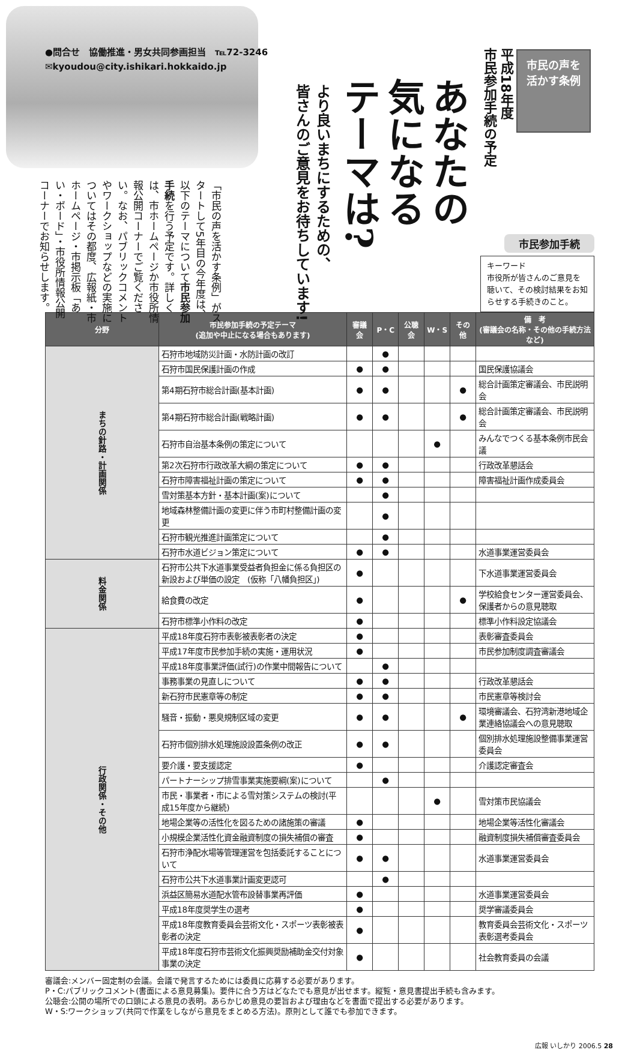●問合せ　協働推進・男女共同参画担当　℡72-3246
✉kyoudou@city.ishikari.hokkaido.jp
市民の声を
活かす条例
平成18年度
市民参加手続の予定
あなたの
気になる
テーマは?
より良いまちにするための、
皆さんのご意見をお待ちしています!
「市民の声を活かす条例」がスタートして5年目の今年度は、以下のテーマについて市民参加手続を行う予定です。詳しくは、市ホームページか市役所情報公開コーナーでご覧ください。なお、パブリックコメントやワークショップなどの実施についてはその都度、広報紙・市ホームページ・市掲示板「あい・ボード」・市役所情報公開コーナーでお知らせします。
市民参加手続
キーワード
市役所が皆さんのご意見を聴いて、その検討結果をお知らせする手続きのこと。
| 分野 | 市民参加手続の予定テーマ (追加や中止になる場合もあります) | 審議会 | P・C | 公聴会 | W・S | その他 | 備 考 (審議会の名称・その他の手続方法など) |
| --- | --- | --- | --- | --- | --- | --- | --- |
| まちの針路・計画関係 | 石狩市地域防災計画・水防計画の改訂 | | ● | | | | |
| | 石狩市国民保護計画の作成 | ● | ● | | | | 国民保護協議会 |
| | 第4期石狩市総合計画(基本計画) | ● | ● | | | ● | 総合計画策定審議会、市民説明会 |
| | 第4期石狩市総合計画(戦略計画) | ● | ● | | | ● | 総合計画策定審議会、市民説明会 |
| | 石狩市自治基本条例の策定について | | | | ● | | みんなでつくる基本条例市民会議 |
| | 第2次石狩市行政改革大綱の策定について | ● | ● | | | | 行政改革懇話会 |
| | 石狩市障害福祉計画の策定について | ● | ● | | | | 障害福祉計画作成委員会 |
| | 雪対策基本方針・基本計画(案)について | | ● | | | | |
| | 地域森林整備計画の変更に伴う市町村整備計画の変更 | | ● | | | | |
| | 石狩市観光推進計画策定について | | ● | | | | |
| | 石狩市水道ビジョン策定について | ● | ● | | | | 水道事業運営委員会 |
| 料金関係 | 石狩市公共下水道事業受益者負担金に係る負担区の新設および単価の設定 (仮称「八幡負担区」) | ● | | | | | 下水道事業運営委員会 |
| | 給食費の改定 | ● | | | | ● | 学校給食センター運営委員会、保護者からの意見聴取 |
| | 石狩市標準小作料の改定 | ● | | | | | 標準小作料設定協議会 |
| 行政関係・その他 | 平成18年度石狩市表彰被表彰者の決定 | ● | | | | | 表彰審査委員会 |
| | 平成17年度市民参加手続の実施・運用状況 | ● | | | | | 市民参加制度調査審議会 |
| | 平成18年度事業評価(試行)の作業中間報告について | | ● | | | | |
| | 事務事業の見直しについて | ● | ● | | | | 行政改革懇話会 |
| | 新石狩市民憲章等の制定 | ● | ● | | | | 市民憲章等検討会 |
| | 騒音・振動・悪臭規制区域の変更 | ● | ● | | | ● | 環境審議会、石狩湾新港地域企業連絡協議会への意見聴取 |
| | 石狩市個別排水処理施設設置条例の改正 | ● | ● | | | | 個別排水処理施設整備事業運営委員会 |
| | 要介護・要支援認定 | ● | | | | | 介護認定審査会 |
| | パートナーシップ排雪事業実施要綱(案)について | | ● | | | | |
| | 市民・事業者・市による雪対策システムの検討(平成15年度から継続) | | | | ● | | 雪対策市民協議会 |
| | 地場企業等の活性化を図るための諸施策の審議 | ● | | | | | 地場企業等活性化審議会 |
| | 小規模企業活性化資金融資制度の損失補償の審査 | ● | | | | | 融資制度損失補償審査委員会 |
| | 石狩市浄配水場等管理運営を包括委託することについて | ● | ● | | | | 水道事業運営委員会 |
| | 石狩市公共下水道事業計画変更認可 | | ● | | | | |
| | 浜益区簡易水道配水管布設替事業再評価 | ● | | | | | 水道事業運営委員会 |
| | 平成18年度奨学生の選考 | ● | | | | | 奨学審議委員会 |
| | 平成18年度教育委員会芸術文化・スポーツ表彰被表彰者の決定 | ● | | | | | 教育委員会芸術文化・スポーツ表彰選考委員会 |
| | 平成18年度石狩市芸術文化振興奨励補助金交付対象事業の決定 | ● | | | | | 社会教育委員の会議 |
審議会:メンバー固定制の会議。会議で発言するためには委員に応募する必要があります。
P・C:パブリックコメント(書面による意見募集)。要件に合う方はどなたでも意見が出せます。縦覧・意見書提出手続も含みます。
公聴会:公開の場所での口頭による意見の表明。あらかじめ意見の要旨および理由などを書面で提出する必要があります。
W・S:ワークショップ(共同で作業をしながら意見をまとめる方法)。原則として誰でも参加できます。
広報 いしかり 2006.5 28